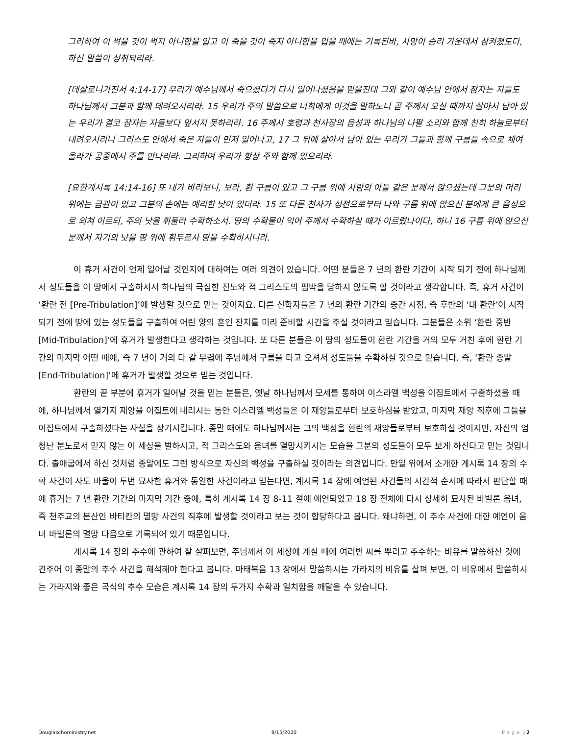그리하여 이 썩을 것이 썩지 아니함을 입고 이 죽을 것이 죽지 아니함을 입을 때에는 기록된바, 사망이 승리 가운데서 삼켜졌도다, 하신 말씀이 성취되리라.
[데살로니가전서 4:14-17] 우리가 예수님께서 죽으셨다가 다시 일어나셨음을 믿을진대 그와 같이 예수님 안에서 잠자는 자들도 하나님께서 그분과 함께 데려오시리라. 15 우리가 주의 말씀으로 너희에게 이것을 말하노니 곧 주께서 오실 때까지 살아서 남아 있는 우리가 결코 잠자는 자들보다 앞서지 못하리라. 16 주께서 호령과 천사장의 음성과 하나님의 나팔 소리와 함께 친히 하늘로부터 내려오시리니 그리스도 안에서 죽은 자들이 먼저 일어나고, 17 그 뒤에 살아서 남아 있는 우리가 그들과 함께 구름들 속으로 채여 올라가 공중에서 주를 만나리라. 그리하여 우리가 항상 주와 함께 있으리라.
[요한계시록 14:14-16] 또 내가 바라보니, 보라, 흰 구름이 있고 그 구름 위에 사람의 아들 같은 분께서 앉으셨는데 그분의 머리 위에는 금관이 있고 그분의 손에는 예리한 낫이 있더라. 15 또 다른 천사가 성전으로부터 나와 구름 위에 앉으신 분에게 큰 음성으로 외쳐 이르되, 주의 낫을 휘둘러 수확하소서. 땅의 수확물이 익어 주께서 수확하실 때가 이르렀나이다, 하니 16 구름 위에 앉으신 분께서 자기의 낫을 땅 위에 휘두르사 땅을 수확하시니라.
이 휴거 사건이 언제 일어날 것인지에 대하여는 여러 의견이 있습니다. 어떤 분들은 7 년의 환란 기간이 시작 되기 전에 하나님께서 성도들을 이 땅에서 구출하셔서 하나님의 극심한 진노와 적 그리스도의 핍박을 당하지 않도록 할 것이라고 생각합니다. 즉, 휴거 사건이 ‘환란 전 [Pre-Tribulation]’에 발생할 것으로 믿는 것이지요. 다른 신학자들은 7 년의 환란 기간의 중간 시점, 즉 후반의 ‘대 환란’이 시작 되기 전에 땅에 있는 성도들을 구출하여 어린 양의 혼인 잔치를 미리 준비할 시간을 주실 것이라고 믿습니다. 그분들은 소위 ‘환란 중반 [Mid-Tribulation]’에 휴거가 발생한다고 생각하는 것입니다. 또 다른 분들은 이 땅의 성도들이 환란 기간을 거의 모두 거친 후에 환란 기간의 마지막 어떤 때에, 즉 7 년이 거의 다 갈 무렵에 주님께서 구름을 타고 오셔서 성도들을 수확하실 것으로 믿습니다. 즉, ‘환란 종말 [End-Tribulation]’에 휴거가 발생할 것으로 믿는 것입니다.
환란의 끝 부분에 휴거가 일어날 것을 믿는 분들은, 옛날 하나님께서 모세를 통하여 이스라엘 백성을 이집트에서 구출하셨을 때에, 하나님께서 열가지 재앙을 이집트에 내리시는 동안 이스라엘 백성들은 이 재앙들로부터 보호하심을 받았고, 마지막 재앙 직후에 그들을 이집트에서 구출하셨다는 사실을 상기시킵니다. 종말 때에도 하나님께서는 그의 백성을 환란의 재앙들로부터 보호하실 것이지만, 자신의 엄청난 분노로서 믿지 않는 이 세상을 벌하시고, 적 그리스도와 음녀를 멸망시키시는 모습을 그분의 성도들이 모두 보게 하신다고 믿는 것입니다. 출애굽에서 하신 것처럼 종말에도 그런 방식으로 자신의 백성을 구출하실 것이라는 의견입니다. 만일 위에서 소개한 계시록 14 장의 수확 사건이 사도 바울이 두번 묘사한 휴거와 동일한 사건이라고 믿는다면, 계시록 14 장에 예언된 사건들의 시간적 순서에 따라서 판단할 때에 휴거는 7 년 환란 기간의 마지막 기간 중에, 특히 계시록 14 장 8-11 절에 예언되었고 18 장 전체에 다시 상세히 묘사된 바빌론 음녀, 즉 천주교의 본산인 바티칸의 멸망 사건의 직후에 발생할 것이라고 보는 것이 합당하다고 봅니다. 왜냐하면, 이 추수 사건에 대한 예언이 음녀 바빌론의 멸망 다음으로 기록되어 있기 때문입니다.
계시록 14 장의 추수에 관하여 잘 살펴보면, 주님께서 이 세상에 계실 때에 여러번 씨를 뿌리고 추수하는 비유를 말씀하신 것에 견주어 이 종말의 추수 사건을 해석해야 한다고 봅니다. 마태복음 13 장에서 말씀하시는 가라지의 비유를 살펴 보면, 이 비유에서 말씀하시는 가라지와 좋은 곡식의 추수 모습은 계시록 14 장의 두가지 수확과 일치함을 깨달을 수 있습니다.
Douglaschoministry.net 8/15/2020 Page | 2